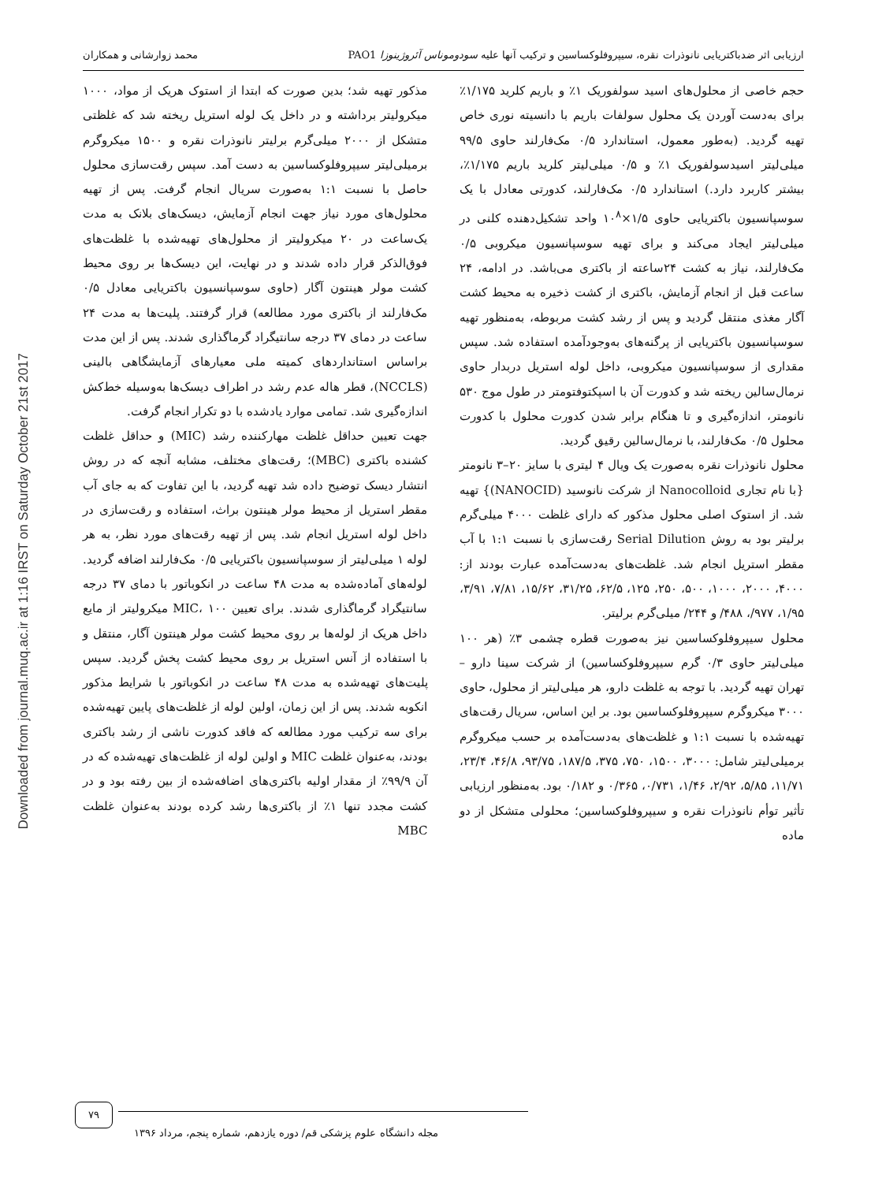Downloaded from journal.muq.ac.ir at 1:16 IRST on Saturday October 21st 2017
ارزیابی اثر ضدباکتریایی نانوذرات نقره، سیپروفلوکساسین و ترکیب آنها علیه سودوموناس آئروژینوزا PAO1 محمد زوارشانی و همکاران
حجم خاصی از محلول‌های اسید سولفوریک ۱٪ و باریم کلرید ۱/۱۷۵٪ برای به‌دست آوردن یک محلول سولفات باریم با دانسیته نوری خاص تهیه گردید. (به‌طور معمول، استاندارد ۰/۵ مک‌فارلند حاوی ۹۹/۵ میلی‌لیتر اسیدسولفوریک ۱٪ و ۰/۵ میلی‌لیتر کلرید باریم ۱/۱۷۵٪، بیشتر کاربرد دارد.) استاندارد ۰/۵ مک‌فارلند، کدورتی معادل با یک سوسپانسیون باکتریایی حاوی ۱/۵×۱۰<sup>۸</sup> واحد تشکیل‌دهنده کلنی در میلی‌لیتر ایجاد می‌کند و برای تهیه سوسپانسیون میکروبی ۰/۵ مک‌فارلند، نیاز به کشت ۲۴ساعته از باکتری می‌باشد. در ادامه، ۲۴ ساعت قبل از انجام آزمایش، باکتری از کشت ذخیره به محیط کشت آگار مغذی منتقل گردید و پس از رشد کشت مربوطه، به‌منظور تهیه سوسپانسیون باکتریایی از پرگنه‌های به‌وجودآمده استفاده شد. سپس مقداری از سوسپانسیون میکروبی، داخل لوله استریل دربدار حاوی نرمال‌سالین ریخته شد و کدورت آن با اسپکتوفتومتر در طول موج ۵۳۰ نانومتر، اندازه‌گیری و تا هنگام برابر شدن کدورت محلول با کدورت محلول ۰/۵ مک‌فارلند، با نرمال‌سالین رقیق گردید.
محلول نانوذرات نقره به‌صورت یک ویال ۴ لیتری با سایز ۲۰–۳ نانومتر {با نام تجاری Nanocolloid از شرکت نانوسید (NANOCID)} تهیه شد. از استوک اصلی محلول مذکور که دارای غلظت ۴۰۰۰ میلی‌گرم برلیتر بود به روش Serial Dilution رقت‌سازی با نسبت ۱:۱ با آب مقطر استریل انجام شد. غلظت‌های به‌دست‌آمده عبارت بودند از: ۴۰۰۰، ۲۰۰۰، ۱۰۰۰، ۵۰۰، ۲۵۰، ۱۲۵، ۶۲/۵، ۳۱/۲۵، ۱۵/۶۲، ۷/۸۱، ۳/۹۱، ۱/۹۵، ۹۷۷/، ۴۸۸/ و ۲۴۴/ میلی‌گرم برلیتر.
محلول سیپروفلوکساسین نیز به‌صورت قطره چشمی ۳٪ (هر ۱۰۰ میلی‌لیتر حاوی ۰/۳ گرم سیپروفلوکساسین) از شرکت سینا دارو – تهران تهیه گردید. با توجه به غلظت دارو، هر میلی‌لیتر از محلول، حاوی ۳۰۰۰ میکروگرم سیپروفلوکساسین بود. بر این اساس، سریال رقت‌های تهیه‌شده با نسبت ۱:۱ و غلظت‌های به‌دست‌آمده بر حسب میکروگرم برمیلی‌لیتر شامل: ۳۰۰۰، ۱۵۰۰، ۷۵۰، ۳۷۵، ۱۸۷/۵، ۹۳/۷۵، ۴۶/۸، ۲۳/۴، ۱۱/۷۱، ۵/۸۵، ۲/۹۲، ۱/۴۶، ۰/۷۳۱، ۰/۳۶۵ و ۰/۱۸۲ بود. به‌منظور ارزیابی تأثیر توأم نانوذرات نقره و سیپروفلوکساسین؛ محلولی متشکل از دو ماده
مذکور تهیه شد؛ بدین صورت که ابتدا از استوک هریک از مواد، ۱۰۰۰ میکرولیتر برداشته و در داخل یک لوله استریل ریخته شد که غلظتی متشکل از ۲۰۰۰ میلی‌گرم برلیتر نانوذرات نقره و ۱۵۰۰ میکروگرم برمیلی‌لیتر سیپروفلوکساسین به دست آمد. سپس رقت‌سازی محلول حاصل با نسبت ۱:۱ به‌صورت سریال انجام گرفت. پس از تهیه محلول‌های مورد نیاز جهت انجام آزمایش، دیسک‌های بلانک به مدت یک‌ساعت در ۲۰ میکرولیتر از محلول‌های تهیه‌شده با غلظت‌های فوق‌الذکر قرار داده شدند و در نهایت، این دیسک‌ها بر روی محیط کشت مولر هینتون آگار (حاوی سوسپانسیون باکتریایی معادل ۰/۵ مک‌فارلند از باکتری مورد مطالعه) قرار گرفتند. پلیت‌ها به مدت ۲۴ ساعت در دمای ۳۷ درجه سانتیگراد گرماگذاری شدند. پس از این مدت براساس استانداردهای کمیته ملی معیارهای آزمایشگاهی بالینی (NCCLS)، قطر هاله عدم رشد در اطراف دیسک‌ها به‌وسیله خط‌کش اندازه‌گیری شد. تمامی موارد یادشده با دو تکرار انجام گرفت.
جهت تعیین حداقل غلظت مهارکننده رشد (MIC) و حداقل غلظت کشنده باکتری (MBC)؛ رقت‌های مختلف، مشابه آنچه که در روش انتشار دیسک توضیح داده شد تهیه گردید، با این تفاوت که به جای آب مقطر استریل از محیط مولر هینتون براث، استفاده و رقت‌سازی در داخل لوله استریل انجام شد. پس از تهیه رقت‌های مورد نظر، به هر لوله ۱ میلی‌لیتر از سوسپانسیون باکتریایی ۰/۵ مک‌فارلند اضافه گردید. لوله‌های آماده‌شده به مدت ۴۸ ساعت در انکوباتور با دمای ۳۷ درجه سانتیگراد گرماگذاری شدند. برای تعیین MIC، ۱۰۰ میکرولیتر از مایع داخل هریک از لوله‌ها بر روی محیط کشت مولر هینتون آگار، منتقل و با استفاده از آنس استریل بر روی محیط کشت پخش گردید. سپس پلیت‌های تهیه‌شده به مدت ۴۸ ساعت در انکوباتور با شرایط مذکور انکوبه شدند. پس از این زمان، اولین لوله از غلظت‌های پایین تهیه‌شده برای سه ترکیب مورد مطالعه که فاقد کدورت ناشی از رشد باکتری بودند، به‌عنوان غلظت MIC و اولین لوله از غلظت‌های تهیه‌شده که در آن ۹۹/۹٪ از مقدار اولیه باکتری‌های اضافه‌شده از بین رفته بود و در کشت مجدد تنها ۱٪ از باکتری‌ها رشد کرده بودند به‌عنوان غلظت MBC
۷۹
مجله دانشگاه علوم پزشکی قم/ دوره یازدهم، شماره پنجم، مرداد ۱۳۹۶